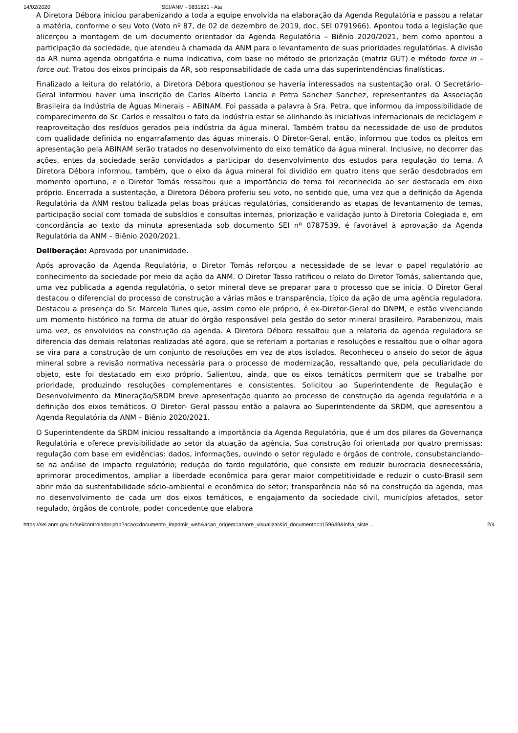14/02/2020 SEI/ANM - 0831821 - Ata
A Diretora Débora iniciou parabenizando a toda a equipe envolvida na elaboração da Agenda Regulatória e passou a relatar a matéria, conforme o seu Voto (Voto nº 87, de 02 de dezembro de 2019, doc. SEI 0791966). Apontou toda a legislação que alicerçou a montagem de um documento orientador da Agenda Regulatória – Biênio 2020/2021, bem como apontou a participação da sociedade, que atendeu à chamada da ANM para o levantamento de suas prioridades regulatórias. A divisão da AR numa agenda obrigatória e numa indicativa, com base no método de priorização (matriz GUT) e método force in – force out. Tratou dos eixos principais da AR, sob responsabilidade de cada uma das superintendências finalísticas.
Finalizado a leitura do relatório, a Diretora Débora questionou se haveria interessados na sustentação oral. O Secretário-Geral informou haver uma inscrição de Carlos Alberto Lancia e Petra Sanchez Sanchez, representantes da Associação Brasileira da Indústria de Águas Minerais – ABINAM. Foi passada a palavra à Sra. Petra, que informou da impossibilidade de comparecimento do Sr. Carlos e ressaltou o fato da indústria estar se alinhando às iniciativas internacionais de reciclagem e reaproveitação dos resíduos gerados pela indústria da água mineral. Também tratou da necessidade de uso de produtos com qualidade definida no engarrafamento das águas minerais. O Diretor-Geral, então, informou que todos os pleitos em apresentação pela ABINAM serão tratados no desenvolvimento do eixo temático da água mineral. Inclusive, no decorrer das ações, entes da sociedade serão convidados a participar do desenvolvimento dos estudos para regulação do tema. A Diretora Débora informou, também, que o eixo da água mineral foi dividido em quatro itens que serão desdobrados em momento oportuno, e o Diretor Tomás ressaltou que a importância do tema foi reconhecida ao ser destacada em eixo próprio. Encerrada a sustentação, a Diretora Débora proferiu seu voto, no sentido que, uma vez que a definição da Agenda Regulatória da ANM restou balizada pelas boas práticas regulatórias, considerando as etapas de levantamento de temas, participação social com tomada de subsídios e consultas internas, priorização e validação junto à Diretoria Colegiada e, em concordância ao texto da minuta apresentada sob documento SEI nº 0787539, é favorável à aprovação da Agenda Regulatória da ANM – Biênio 2020/2021.
Deliberação: Aprovada por unanimidade.
Após aprovação da Agenda Regulatória, o Diretor Tomás reforçou a necessidade de se levar o papel regulatório ao conhecimento da sociedade por meio da ação da ANM. O Diretor Tasso ratificou o relato do Diretor Tomás, salientando que, uma vez publicada a agenda regulatória, o setor mineral deve se preparar para o processo que se inicia. O Diretor Geral destacou o diferencial do processo de construção a várias mãos e transparência, típico da ação de uma agência reguladora. Destacou a presença do Sr. Marcelo Tunes que, assim como ele próprio, é ex-Diretor-Geral do DNPM, e estão vivenciando um momento histórico na forma de atuar do órgão responsável pela gestão do setor mineral brasileiro. Parabenizou, mais uma vez, os envolvidos na construção da agenda. A Diretora Débora ressaltou que a relatoria da agenda reguladora se diferencia das demais relatorias realizadas até agora, que se referiam a portarias e resoluções e ressaltou que o olhar agora se vira para a construção de um conjunto de resoluções em vez de atos isolados. Reconheceu o anseio do setor de água mineral sobre a revisão normativa necessária para o processo de modernização, ressaltando que, pela peculiaridade do objeto, este foi destacado em eixo próprio. Salientou, ainda, que os eixos temáticos permitem que se trabalhe por prioridade, produzindo resoluções complementares e consistentes. Solicitou ao Superintendente de Regulação e Desenvolvimento da Mineração/SRDM breve apresentação quanto ao processo de construção da agenda regulatória e a definição dos eixos temáticos. O Diretor- Geral passou então a palavra ao Superintendente da SRDM, que apresentou a Agenda Regulatória da ANM – Biênio 2020/2021.
O Superintendente da SRDM iniciou ressaltando a importância da Agenda Regulatória, que é um dos pilares da Governança Regulatória e oferece previsibilidade ao setor da atuação da agência. Sua construção foi orientada por quatro premissas: regulação com base em evidências: dados, informações, ouvindo o setor regulado e órgãos de controle, consubstanciando-se na análise de impacto regulatório; redução do fardo regulatório, que consiste em reduzir burocracia desnecessária, aprimorar procedimentos, ampliar a liberdade econômica para gerar maior competitividade e reduzir o custo-Brasil sem abrir mão da sustentabilidade sócio-ambiental e econômica do setor; transparência não só na construção da agenda, mas no desenvolvimento de cada um dos eixos temáticos, e engajamento da sociedade civil, municípios afetados, setor regulado, órgãos de controle, poder concedente que elabora
https://sei.anm.gov.br/sei/controlador.php?acao=documento_imprimir_web&acao_origem=arvore_visualizar&id_documento=1159649&infra_siste… 2/4